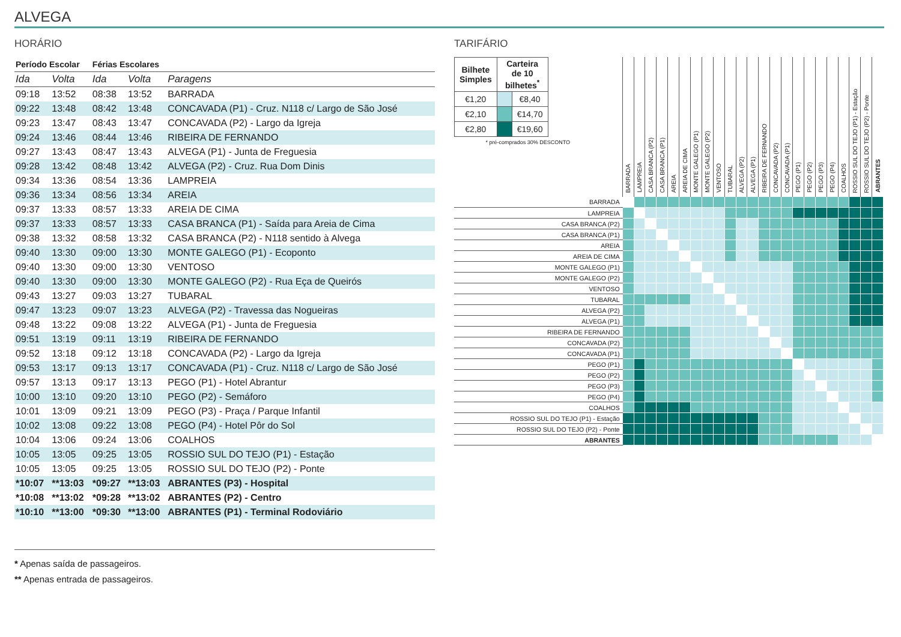ALVEGA
HORÁRIO
| Período Escolar | | Férias Escolares | | |
| --- | --- | --- | --- | --- |
| Ida | Volta | Ida | Volta | Paragens |
| 09:18 | 13:52 | 08:38 | 13:52 | BARRADA |
| 09:22 | 13:48 | 08:42 | 13:48 | CONCAVADA (P1) - Cruz. N118 c/ Largo de São José |
| 09:23 | 13:47 | 08:43 | 13:47 | CONCAVADA (P2) - Largo da Igreja |
| 09:24 | 13:46 | 08:44 | 13:46 | RIBEIRA DE FERNANDO |
| 09:27 | 13:43 | 08:47 | 13:43 | ALVEGA (P1) - Junta de Freguesia |
| 09:28 | 13:42 | 08:48 | 13:42 | ALVEGA (P2) - Cruz. Rua Dom Dinis |
| 09:34 | 13:36 | 08:54 | 13:36 | LAMPREIA |
| 09:36 | 13:34 | 08:56 | 13:34 | AREIA |
| 09:37 | 13:33 | 08:57 | 13:33 | AREIA DE CIMA |
| 09:37 | 13:33 | 08:57 | 13:33 | CASA BRANCA (P1) - Saída para Areia de Cima |
| 09:38 | 13:32 | 08:58 | 13:32 | CASA BRANCA (P2) - N118 sentido à Alvega |
| 09:40 | 13:30 | 09:00 | 13:30 | MONTE GALEGO (P1) - Ecoponto |
| 09:40 | 13:30 | 09:00 | 13:30 | VENTOSO |
| 09:40 | 13:30 | 09:00 | 13:30 | MONTE GALEGO (P2) - Rua Eça de Queirós |
| 09:43 | 13:27 | 09:03 | 13:27 | TUBARAL |
| 09:47 | 13:23 | 09:07 | 13:23 | ALVEGA (P2) - Travessa das Nogueiras |
| 09:48 | 13:22 | 09:08 | 13:22 | ALVEGA (P1) - Junta de Freguesia |
| 09:51 | 13:19 | 09:11 | 13:19 | RIBEIRA DE FERNANDO |
| 09:52 | 13:18 | 09:12 | 13:18 | CONCAVADA (P2) - Largo da Igreja |
| 09:53 | 13:17 | 09:13 | 13:17 | CONCAVADA (P1) - Cruz. N118 c/ Largo de São José |
| 09:57 | 13:13 | 09:17 | 13:13 | PEGO (P1) - Hotel Abrantur |
| 10:00 | 13:10 | 09:20 | 13:10 | PEGO (P2) - Semáforo |
| 10:01 | 13:09 | 09:21 | 13:09 | PEGO (P3) - Praça / Parque Infantil |
| 10:02 | 13:08 | 09:22 | 13:08 | PEGO (P4) - Hotel Pôr do Sol |
| 10:04 | 13:06 | 09:24 | 13:06 | COALHOS |
| 10:05 | 13:05 | 09:25 | 13:05 | ROSSIO SUL DO TEJO (P1) - Estação |
| 10:05 | 13:05 | 09:25 | 13:05 | ROSSIO SUL DO TEJO (P2) - Ponte |
| *10:07 | **13:03 | *09:27 | **13:03 | ABRANTES (P3) - Hospital |
| *10:08 | **13:02 | *09:28 | **13:02 | ABRANTES (P2) - Centro |
| *10:10 | **13:00 | *09:30 | **13:00 | ABRANTES (P1) - Terminal Rodoviário |
* Apenas saída de passageiros.
** Apenas entrada de passageiros.
TARIFÁRIO
| / Bilhete Simples / Carteira de 10 bilhetes<sup>*</sup> / / / €1,20 / / €8,40 / / €2,10 / / €14,70 / / €2,80 / / €19,60 / * pré-comprados 30% DESCONTO | BARRADA | LAMPREIA | CASA BRANCA (P2) | CASA BRANCA (P1) | AREIA | AREIA DE CIMA | MONTE GALEGO (P1) | MONTE GALEGO (P2) | VENTOSO | TUBARAL | ALVEGA (P2) | ALVEGA (P1) | RIBEIRA DE FERNANDO | CONCAVADA (P2) | CONCAVADA (P1) | PEGO (P1) | PEGO (P2) | PEGO (P3) | PEGO (P4) | COALHOS | ROSSIO SUL DO TEJO (P1) - Estação | ROSSIO SUL DO TEJO (P2) - Ponte | ABRANTES |
| --- | --- | --- | --- | --- | --- | --- | --- | --- | --- | --- | --- | --- | --- | --- | --- | --- | --- | --- | --- | --- | --- | --- | --- |
| BARRADA | | | | | | | | | | | | | | | | | | | | | | | |
| LAMPREIA | | | | | | | | | | | | | | | | | | | | | | | |
| CASA BRANCA (P2) | | | | | | | | | | | | | | | | | | | | | | | |
| CASA BRANCA (P1) | | | | | | | | | | | | | | | | | | | | | | | |
| AREIA | | | | | | | | | | | | | | | | | | | | | | | |
| AREIA DE CIMA | | | | | | | | | | | | | | | | | | | | | | | |
| MONTE GALEGO (P1) | | | | | | | | | | | | | | | | | | | | | | | |
| MONTE GALEGO (P2) | | | | | | | | | | | | | | | | | | | | | | | |
| VENTOSO | | | | | | | | | | | | | | | | | | | | | | | |
| TUBARAL | | | | | | | | | | | | | | | | | | | | | | | |
| ALVEGA (P2) | | | | | | | | | | | | | | | | | | | | | | | |
| ALVEGA (P1) | | | | | | | | | | | | | | | | | | | | | | | |
| RIBEIRA DE FERNANDO | | | | | | | | | | | | | | | | | | | | | | | |
| CONCAVADA (P2) | | | | | | | | | | | | | | | | | | | | | | | |
| CONCAVADA (P1) | | | | | | | | | | | | | | | | | | | | | | | |
| PEGO (P1) | | | | | | | | | | | | | | | | | | | | | | | |
| PEGO (P2) | | | | | | | | | | | | | | | | | | | | | | | |
| PEGO (P3) | | | | | | | | | | | | | | | | | | | | | | | |
| PEGO (P4) | | | | | | | | | | | | | | | | | | | | | | | |
| COALHOS | | | | | | | | | | | | | | | | | | | | | | | |
| ROSSIO SUL DO TEJO (P1) - Estação | | | | | | | | | | | | | | | | | | | | | | | |
| ROSSIO SUL DO TEJO (P2) - Ponte | | | | | | | | | | | | | | | | | | | | | | | |
| ABRANTES | | | | | | | | | | | | | | | | | | | | | | | |